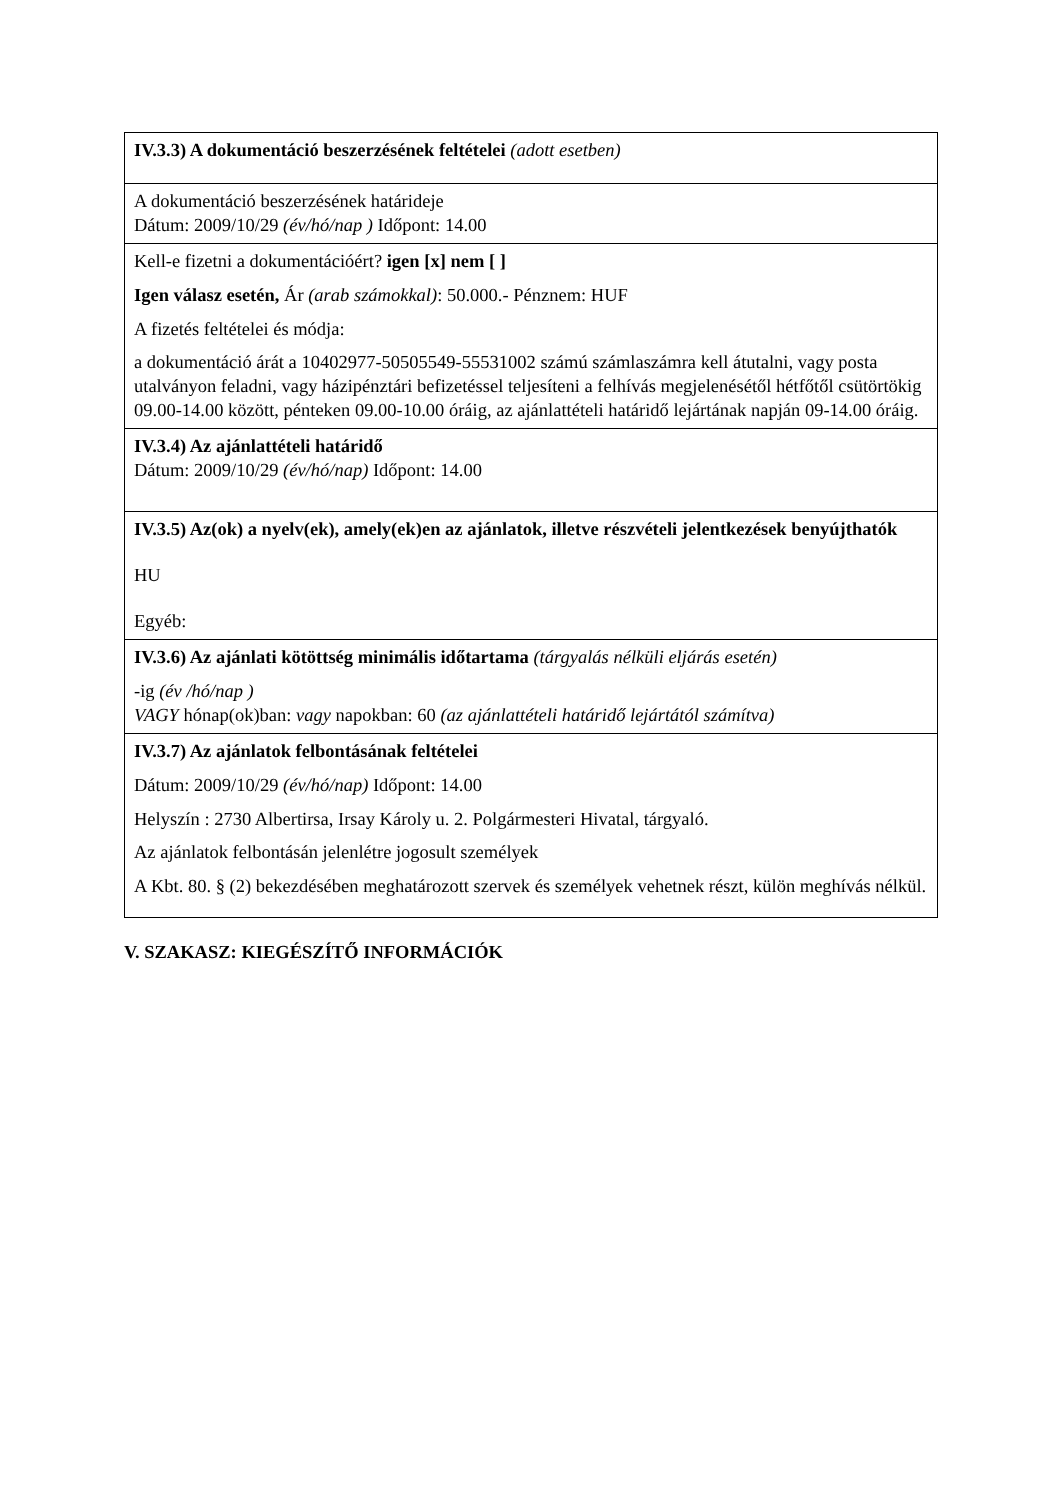| IV.3.3) A dokumentáció beszerzésének feltételei (adott esetben) |
| A dokumentáció beszerzésének határideje Dátum: 2009/10/29 (év/hó/nap ) Időpont: 14.00 |
| Kell-e fizetni a dokumentációért? igen [x] nem [ ] Igen válasz esetén, Ár (arab számokkal) : 50.000.- Pénznem: HUF A fizetés feltételei és módja: a dokumentáció árát a 10402977-50505549-55531002 számú számlaszámra kell átutalni, vagy posta utalványon feladni, vagy házipénztári befizetéssel teljesíteni a felhívás megjelenésétől hétfőtől csütörtökig 09.00-14.00 között, pénteken 09.00-10.00 óráig, az ajánlattételi határidő lejártának napján 09-14.00 óráig. |
| IV.3.4) Az ajánlattételi határidő Dátum: 2009/10/29 (év/hó/nap) Időpont: 14.00 |
| IV.3.5) Az(ok) a nyelv(ek), amely(ek)en az ajánlatok, illetve részvételi jelentkezések benyújthatók HU Egyéb: |
| IV.3.6) Az ajánlati kötöttség minimális időtartama (tárgyalás nélküli eljárás esetén) -ig (év /hó/nap ) VAGY hónap(ok)ban: vagy napokban: 60 (az ajánlattételi határidő lejártától számítva) |
| IV.3.7) Az ajánlatok felbontásának feltételei Dátum: 2009/10/29 (év/hó/nap) Időpont: 14.00 Helyszín : 2730 Albertirsa, Irsay Károly u. 2. Polgármesteri Hivatal, tárgyaló. Az ajánlatok felbontásán jelenlétre jogosult személyek A Kbt. 80. § (2) bekezdésében meghatározott szervek és személyek vehetnek részt, külön meghívás nélkül. |
V. SZAKASZ: KIEGÉSZÍTŐ INFORMÁCIÓK